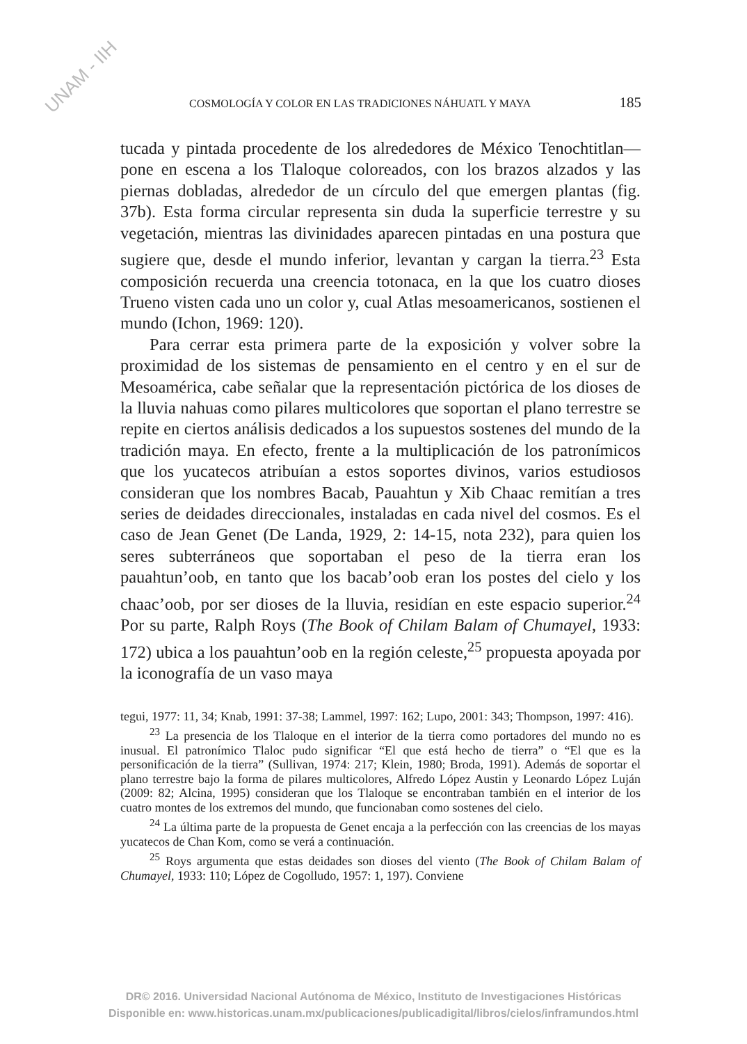UNAM - IIH
COSMOLOGÍA Y COLOR EN LAS TRADICIONES NÁHUATL Y MAYA 185
tucada y pintada procedente de los alrededores de México Tenochtitlan— pone en escena a los Tlaloque coloreados, con los brazos alzados y las piernas dobladas, alrededor de un círculo del que emergen plantas (fig. 37b). Esta forma circular representa sin duda la superficie terrestre y su vegetación, mientras las divinidades aparecen pintadas en una postura que sugiere que, desde el mundo inferior, levantan y cargan la tierra.<sup>23</sup> Esta composición recuerda una creencia totonaca, en la que los cuatro dioses Trueno visten cada uno un color y, cual Atlas mesoamericanos, sostienen el mundo (Ichon, 1969: 120).
Para cerrar esta primera parte de la exposición y volver sobre la proximidad de los sistemas de pensamiento en el centro y en el sur de Mesoamérica, cabe señalar que la representación pictórica de los dioses de la lluvia nahuas como pilares multicolores que soportan el plano terrestre se repite en ciertos análisis dedicados a los supuestos sostenes del mundo de la tradición maya. En efecto, frente a la multiplicación de los patronímicos que los yucatecos atribuían a estos soportes divinos, varios estudiosos consideran que los nombres Bacab, Pauahtun y Xib Chaac remitían a tres series de deidades direccionales, instaladas en cada nivel del cosmos. Es el caso de Jean Genet (De Landa, 1929, 2: 14-15, nota 232), para quien los seres subterráneos que soportaban el peso de la tierra eran los pauahtun’oob, en tanto que los bacab’oob eran los postes del cielo y los chaac’oob, por ser dioses de la lluvia, residían en este espacio superior.<sup>24</sup> Por su parte, Ralph Roys (The Book of Chilam Balam of Chumayel, 1933: 172) ubica a los pauahtun’oob en la región celeste,<sup>25</sup> propuesta apoyada por la iconografía de un vaso maya
tegui, 1977: 11, 34; Knab, 1991: 37-38; Lammel, 1997: 162; Lupo, 2001: 343; Thompson, 1997: 416).
<sup>23</sup> La presencia de los Tlaloque en el interior de la tierra como portadores del mundo no es inusual. El patronímico Tlaloc pudo significar “El que está hecho de tierra” o “El que es la personificación de la tierra” (Sullivan, 1974: 217; Klein, 1980; Broda, 1991). Además de soportar el plano terrestre bajo la forma de pilares multicolores, Alfredo López Austin y Leonardo López Luján (2009: 82; Alcina, 1995) consideran que los Tlaloque se encontraban también en el interior de los cuatro montes de los extremos del mundo, que funcionaban como sostenes del cielo.
<sup>24</sup> La última parte de la propuesta de Genet encaja a la perfección con las creencias de los mayas yucatecos de Chan Kom, como se verá a continuación.
<sup>25</sup> Roys argumenta que estas deidades son dioses del viento (The Book of Chilam Balam of Chumayel, 1933: 110; López de Cogolludo, 1957: 1, 197). Conviene
DR© 2016. Universidad Nacional Autónoma de México, Instituto de Investigaciones Históricas
Disponible en: www.historicas.unam.mx/publicaciones/publicadigital/libros/cielos/inframundos.html